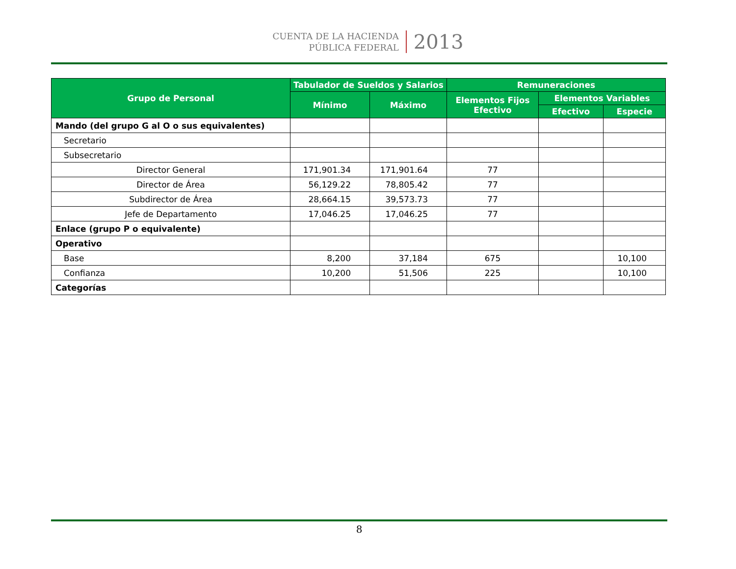CUENTA DE LA HACIENDA
PÚBLICA FEDERAL
2013
| Grupo de Personal | Tabulador de Sueldos y Salarios | | Remuneraciones | | |
| --- | --- | --- | --- | --- | --- |
| | Mínimo | Máximo | Elementos Fijos Efectivo | Elementos Variables | |
| | | | | Efectivo | Especie |
| Mando (del grupo G al O o sus equivalentes) | | | | | |
| Secretario | | | | | |
| Subsecretario | | | | | |
| Director General | 171,901.34 | 171,901.64 | 77 | | |
| Director de Área | 56,129.22 | 78,805.42 | 77 | | |
| Subdirector de Área | 28,664.15 | 39,573.73 | 77 | | |
| Jefe de Departamento | 17,046.25 | 17,046.25 | 77 | | |
| Enlace (grupo P o equivalente) | | | | | |
| Operativo | | | | | |
| Base | 8,200 | 37,184 | 675 | | 10,100 |
| Confianza | 10,200 | 51,506 | 225 | | 10,100 |
| Categorías | | | | | |
8